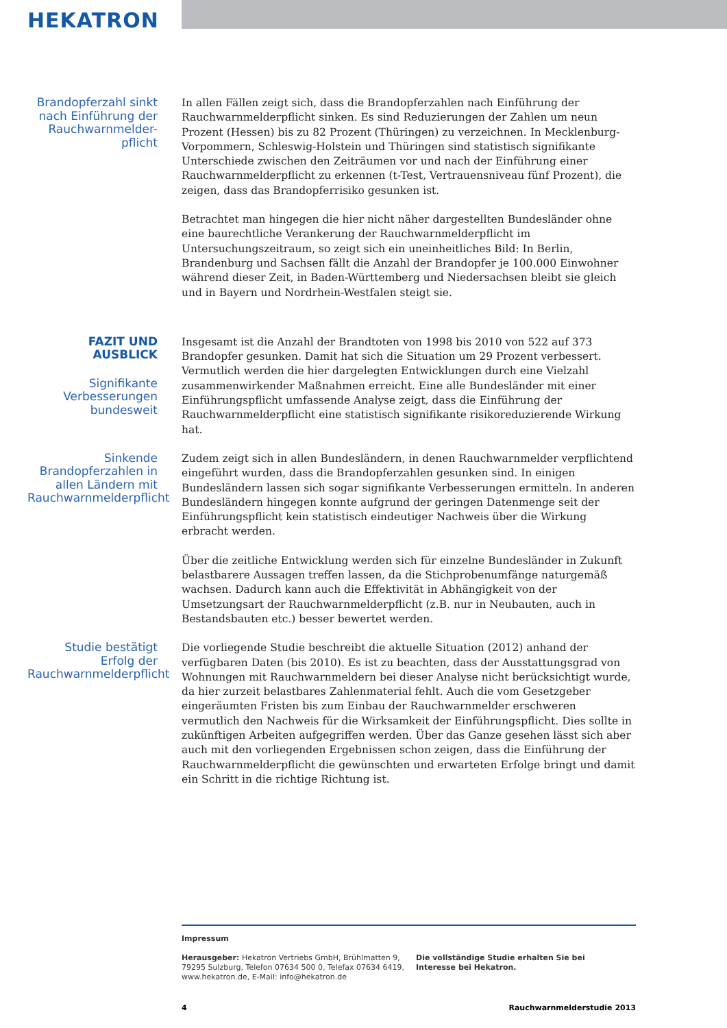HEKATRON
Brandopferzahl sinkt nach Einführung der Rauchwarnmelder-pflicht
In allen Fällen zeigt sich, dass die Brandopferzahlen nach Einführung der Rauchwarnmelderpflicht sinken. Es sind Reduzierungen der Zahlen um neun Prozent (Hessen) bis zu 82 Prozent (Thüringen) zu verzeichnen. In Mecklenburg-Vorpommern, Schleswig-Holstein und Thüringen sind statistisch signifikante Unterschiede zwischen den Zeiträumen vor und nach der Einführung einer Rauchwarnmelderpflicht zu erkennen (t-Test, Vertrauensniveau fünf Prozent), die zeigen, dass das Brandopferrisiko gesunken ist.
Betrachtet man hingegen die hier nicht näher dargestellten Bundesländer ohne eine baurechtliche Verankerung der Rauchwarnmelderpflicht im Untersuchungszeitraum, so zeigt sich ein uneinheitliches Bild: In Berlin, Brandenburg und Sachsen fällt die Anzahl der Brandopfer je 100.000 Einwohner während dieser Zeit, in Baden-Württemberg und Niedersachsen bleibt sie gleich und in Bayern und Nordrhein-Westfalen steigt sie.
FAZIT UND AUSBLICK
Signifikante Verbesserungen bundesweit
Insgesamt ist die Anzahl der Brandtoten von 1998 bis 2010 von 522 auf 373 Brandopfer gesunken. Damit hat sich die Situation um 29 Prozent verbessert. Vermutlich werden die hier dargelegten Entwicklungen durch eine Vielzahl zusammenwirkender Maßnahmen erreicht. Eine alle Bundesländer mit einer Einführungspflicht umfassende Analyse zeigt, dass die Einführung der Rauchwarnmelderpflicht eine statistisch signifikante risikoreduzierende Wirkung hat.
Sinkende Brandopferzahlen in allen Ländern mit Rauchwarnmelderpflicht
Zudem zeigt sich in allen Bundesländern, in denen Rauchwarnmelder verpflichtend eingeführt wurden, dass die Brandopferzahlen gesunken sind. In einigen Bundesländern lassen sich sogar signifikante Verbesserungen ermitteln. In anderen Bundesländern hingegen konnte aufgrund der geringen Datenmenge seit der Einführungspflicht kein statistisch eindeutiger Nachweis über die Wirkung erbracht werden.
Über die zeitliche Entwicklung werden sich für einzelne Bundesländer in Zukunft belastbarere Aussagen treffen lassen, da die Stichprobenumfänge naturgemäß wachsen. Dadurch kann auch die Effektivität in Abhängigkeit von der Umsetzungsart der Rauchwarnmelderpflicht (z.B. nur in Neubauten, auch in Bestandsbauten etc.) besser bewertet werden.
Studie bestätigt Erfolg der Rauchwarnmelderpflicht
Die vorliegende Studie beschreibt die aktuelle Situation (2012) anhand der verfügbaren Daten (bis 2010). Es ist zu beachten, dass der Ausstattungsgrad von Wohnungen mit Rauchwarnmeldern bei dieser Analyse nicht berücksichtigt wurde, da hier zurzeit belastbares Zahlenmaterial fehlt. Auch die vom Gesetzgeber eingeräumten Fristen bis zum Einbau der Rauchwarnmelder erschweren vermutlich den Nachweis für die Wirksamkeit der Einführungspflicht. Dies sollte in zukünftigen Arbeiten aufgegriffen werden. Über das Ganze gesehen lässt sich aber auch mit den vorliegenden Ergebnissen schon zeigen, dass die Einführung der Rauchwarnmelderpflicht die gewünschten und erwarteten Erfolge bringt und damit ein Schritt in die richtige Richtung ist.
Impressum
Herausgeber: Hekatron Vertriebs GmbH, Brühlmatten 9, 79295 Sulzburg, Telefon 07634 500 0, Telefax 07634 6419, www.hekatron.de, E-Mail: info@hekatron.de
Die vollständige Studie erhalten Sie bei Interesse bei Hekatron.
4 Rauchwarnmelderstudie 2013